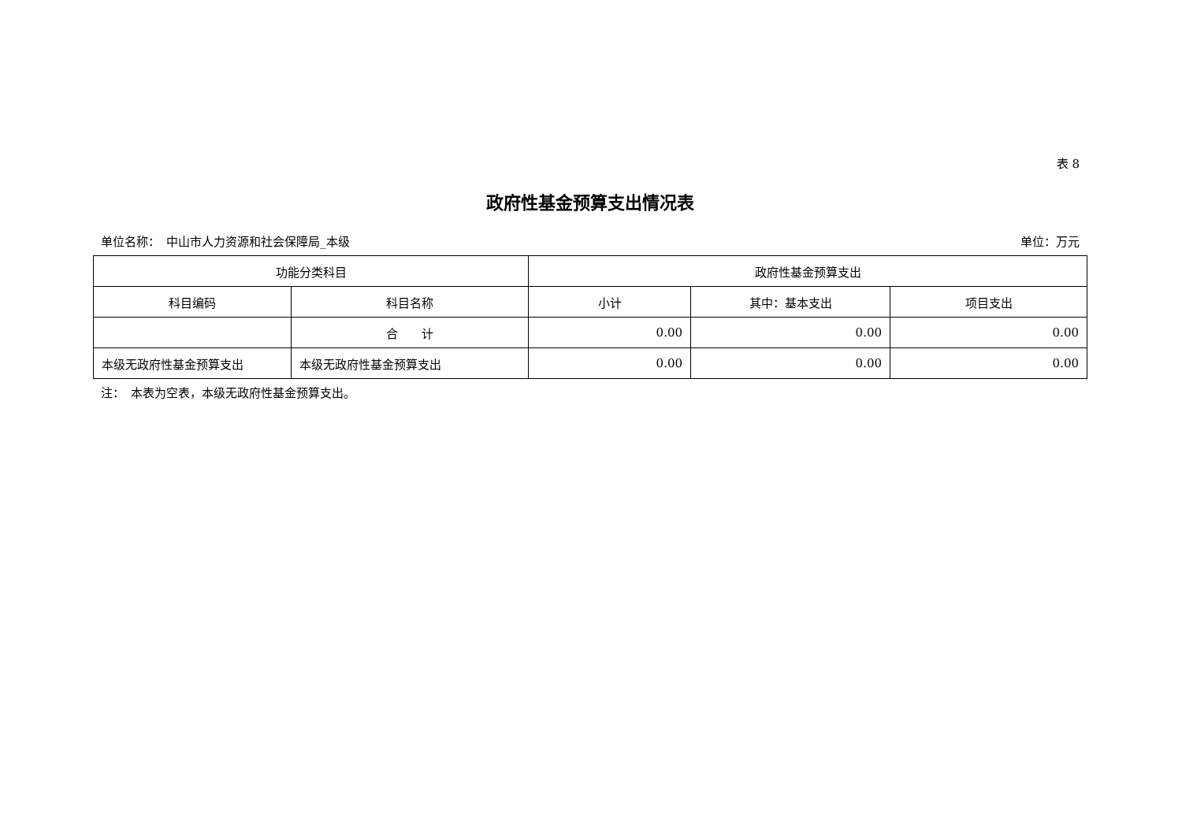表 8
政府性基金预算支出情况表
单位名称：　中山市人力资源和社会保障局_本级 单位：万元
| 功能分类科目 | | 政府性基金预算支出 | | |
| --- | --- | --- | --- | --- |
| 科目编码 | 科目名称 | 小计 | 其中：基本支出 | 项目支出 |
| | 合 计 | 0.00 | 0.00 | 0.00 |
| 本级无政府性基金预算支出 | 本级无政府性基金预算支出 | 0.00 | 0.00 | 0.00 |
注：　本表为空表，本级无政府性基金预算支出。